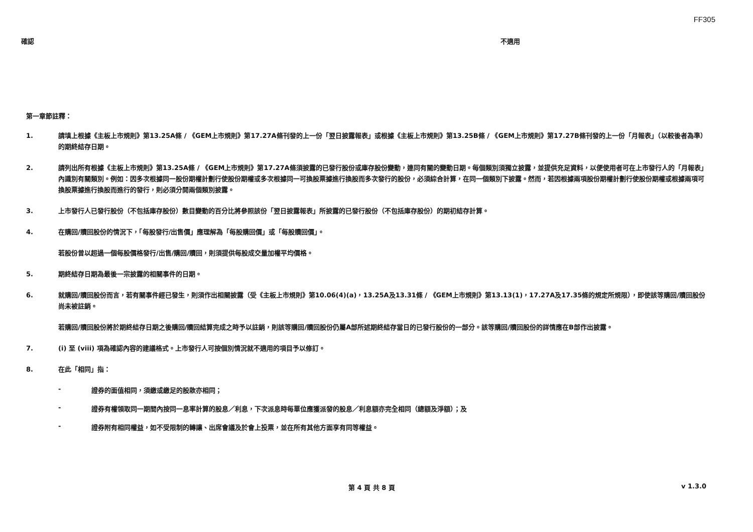FF305
確認 不適用
第一章節註釋：
1. 請填上根據《主板上市規則》第13.25A條 / 《GEM上市規則》第17.27A條刊發的上一份「翌日披露報表」或根據《主板上市規則》第13.25B條 / 《GEM上市規則》第17.27B條刊發的上一份「月報表」（以較後者為準）的期終結存日期。
2. 請列出所有根據《主板上市規則》第13.25A條 / 《GEM上市規則》第17.27A條須披露的已發行股份或庫存股份變動，連同有關的變動日期。每個類別須獨立披露，並提供充足資料，以便使用者可在上市發行人的「月報表」內識別有關類別。例如：因多次根據同一股份期權計劃行使股份期權或多次根據同一可換股票據進行換股而多次發行的股份，必須綜合計算，在同一個類別下披露。然而，若因根據兩項股份期權計劃行使股份期權或根據兩項可換股票據進行換股而進行的發行，則必須分開兩個類別披露。
3. 上市發行人已發行股份（不包括庫存股份）數目變動的百分比將參照該份「翌日披露報表」所披露的已發行股份（不包括庫存股份）的期初結存計算。
4. 在購回/贖回股份的情況下，「每股發行/出售價」應理解為「每股購回價」或「每股贖回價」。
若股份曾以超過一個每股價格發行/出售/購回/贖回，則須提供每股成交量加權平均價格。
5. 期終結存日期為最後一宗披露的相關事件的日期。
6. 就購回/贖回股份而言，若有關事件經已發生，則須作出相關披露（受《主板上市規則》第10.06(4)(a)，13.25A及13.31條 / 《GEM上市規則》第13.13(1)，17.27A及17.35條的規定所規限），即使該等購回/贖回股份尚未被註銷。
若購回/贖回股份將於期終結存日期之後購回/贖回結算完成之時予以註銷，則該等購回/贖回股份仍屬A部所述期終結存當日的已發行股份的一部分。該等購回/贖回股份的詳情應在B部作出披露。
7. (i) 至 (viii) 項為確認內容的建議格式。上市發行人可按個別情況就不適用的項目予以修訂。
8. 在此「相同」指：
- 證券的面值相同，須繳或繳足的股款亦相同；
- 證券有權領取同一期間內按同一息率計算的股息／利息，下次派息時每單位應獲派發的股息／利息額亦完全相同（總額及淨額）；及
- 證券附有相同權益，如不受限制的轉讓、出席會議及於會上投票，並在所有其他方面享有同等權益。
第 4 頁 共 8 頁 v 1.3.0